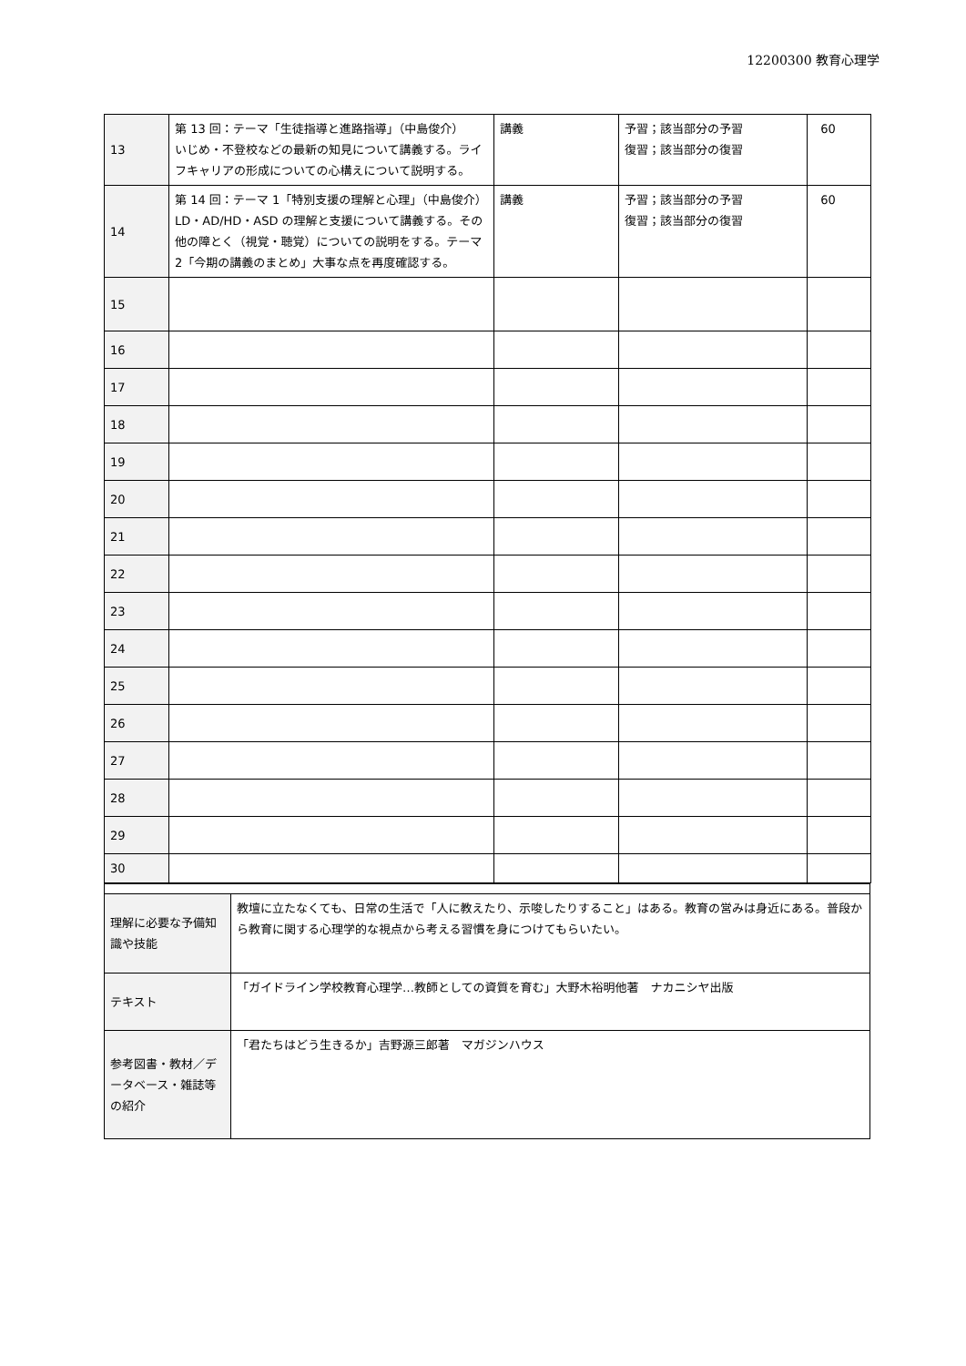12200300 教育心理学
| 13 | 第 13 回：テーマ「生徒指導と進路指導」（中島俊介） いじめ・不登校などの最新の知見について講義する。ライフキャリアの形成についての心構えについて説明する。 | 講義 | 予習；該当部分の予習 復習；該当部分の復習 | 60 |
| 14 | 第 14 回：テーマ 1「特別支援の理解と心理」（中島俊介） LD・AD/HD・ASD の理解と支援について講義する。その他の障とく（視覚・聴覚）についての説明をする。テーマ2「今期の講義のまとめ」大事な点を再度確認する。 | 講義 | 予習；該当部分の予習 復習；該当部分の復習 | 60 |
| 15 | | | | |
| 16 | | | | |
| 17 | | | | |
| 18 | | | | |
| 19 | | | | |
| 20 | | | | |
| 21 | | | | |
| 22 | | | | |
| 23 | | | | |
| 24 | | | | |
| 25 | | | | |
| 26 | | | | |
| 27 | | | | |
| 28 | | | | |
| 29 | | | | |
| 30 | | | | |
| 理解に必要な予備知識や技能 | 教壇に立たなくても、日常の生活で「人に教えたり、示唆したりすること」はある。教育の営みは身近にある。普段から教育に関する心理学的な視点から考える習慣を身につけてもらいたい。 |
| テキスト | 「ガイドライン学校教育心理学…教師としての資質を育む」大野木裕明他著 ナカニシヤ出版 |
| 参考図書・教材／データベース・雑誌等の紹介 | 「君たちはどう生きるか」吉野源三郎著 マガジンハウス |